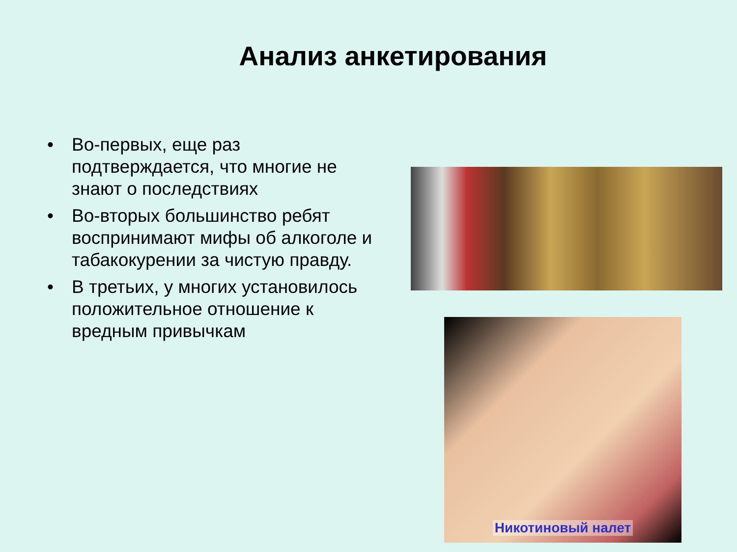Анализ анкетирования
• Во-первых, еще раз подтверждается, что многие не знают о последствиях
• Во-вторых большинство ребят воспринимают мифы об алкоголе и табакокурении за чистую правду.
• В третьих, у многих установилось положительное отношение к вредным привычкам
Никотиновый налет